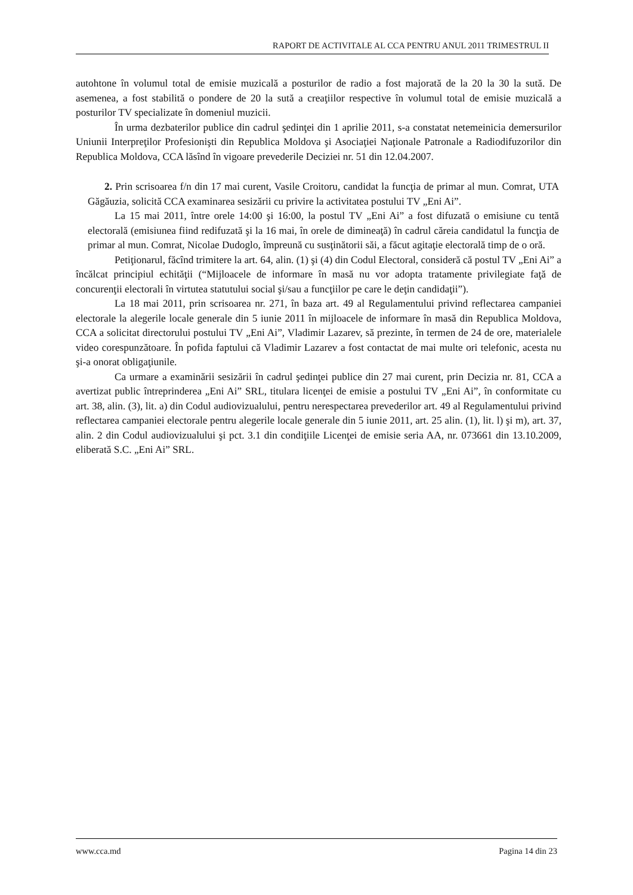RAPORT DE ACTIVITALE AL CCA PENTRU ANUL 2011 TRIMESTRUL II
autohtone în volumul total de emisie muzicală a posturilor de radio a fost majorată de la 20 la 30 la sută. De asemenea, a fost stabilită o pondere de 20 la sută a creaţiilor respective în volumul total de emisie muzicală a posturilor TV specializate în domeniul muzicii.
În urma dezbaterilor publice din cadrul şedinţei din 1 aprilie 2011, s-a constatat netemeinicia demersurilor Uniunii Interpreţilor Profesionişti din Republica Moldova şi Asociaţiei Naţionale Patronale a Radiodifuzorilor din Republica Moldova, CCA lăsînd în vigoare prevederile Deciziei nr. 51 din 12.04.2007.
2. Prin scrisoarea f/n din 17 mai curent, Vasile Croitoru, candidat la funcţia de primar al mun. Comrat, UTA Găgăuzia, solicită CCA examinarea sesizării cu privire la activitatea postului TV „Eni Ai”.
La 15 mai 2011, între orele 14:00 şi 16:00, la postul TV „Eni Ai” a fost difuzată o emisiune cu tentă electorală (emisiunea fiind redifuzată şi la 16 mai, în orele de dimineaţă) în cadrul căreia candidatul la funcţia de primar al mun. Comrat, Nicolae Dudoglo, împreună cu susţinătorii săi, a făcut agitaţie electorală timp de o oră.
Petiţionarul, făcînd trimitere la art. 64, alin. (1) şi (4) din Codul Electoral, consideră că postul TV „Eni Ai” a încălcat principiul echităţii (“Mijloacele de informare în masă nu vor adopta tratamente privilegiate faţă de concurenţii electorali în virtutea statutului social şi/sau a funcţiilor pe care le deţin candidaţii”).
La 18 mai 2011, prin scrisoarea nr. 271, în baza art. 49 al Regulamentului privind reflectarea campaniei electorale la alegerile locale generale din 5 iunie 2011 în mijloacele de informare în masă din Republica Moldova, CCA a solicitat directorului postului TV „Eni Ai”, Vladimir Lazarev, să prezinte, în termen de 24 de ore, materialele video corespunzătoare. În pofida faptului că Vladimir Lazarev a fost contactat de mai multe ori telefonic, acesta nu şi-a onorat obligaţiunile.
Ca urmare a examinării sesizării în cadrul şedinţei publice din 27 mai curent, prin Decizia nr. 81, CCA a avertizat public întreprinderea „Eni Ai” SRL, titulara licenţei de emisie a postului TV „Eni Ai”, în conformitate cu art. 38, alin. (3), lit. a) din Codul audiovizualului, pentru nerespectarea prevederilor art. 49 al Regulamentului privind reflectarea campaniei electorale pentru alegerile locale generale din 5 iunie 2011, art. 25 alin. (1), lit. l) şi m), art. 37, alin. 2 din Codul audiovizualului şi pct. 3.1 din condiţiile Licenţei de emisie seria AA, nr. 073661 din 13.10.2009, eliberată S.C. „Eni Ai” SRL.
www.cca.md Pagina 14 din 23